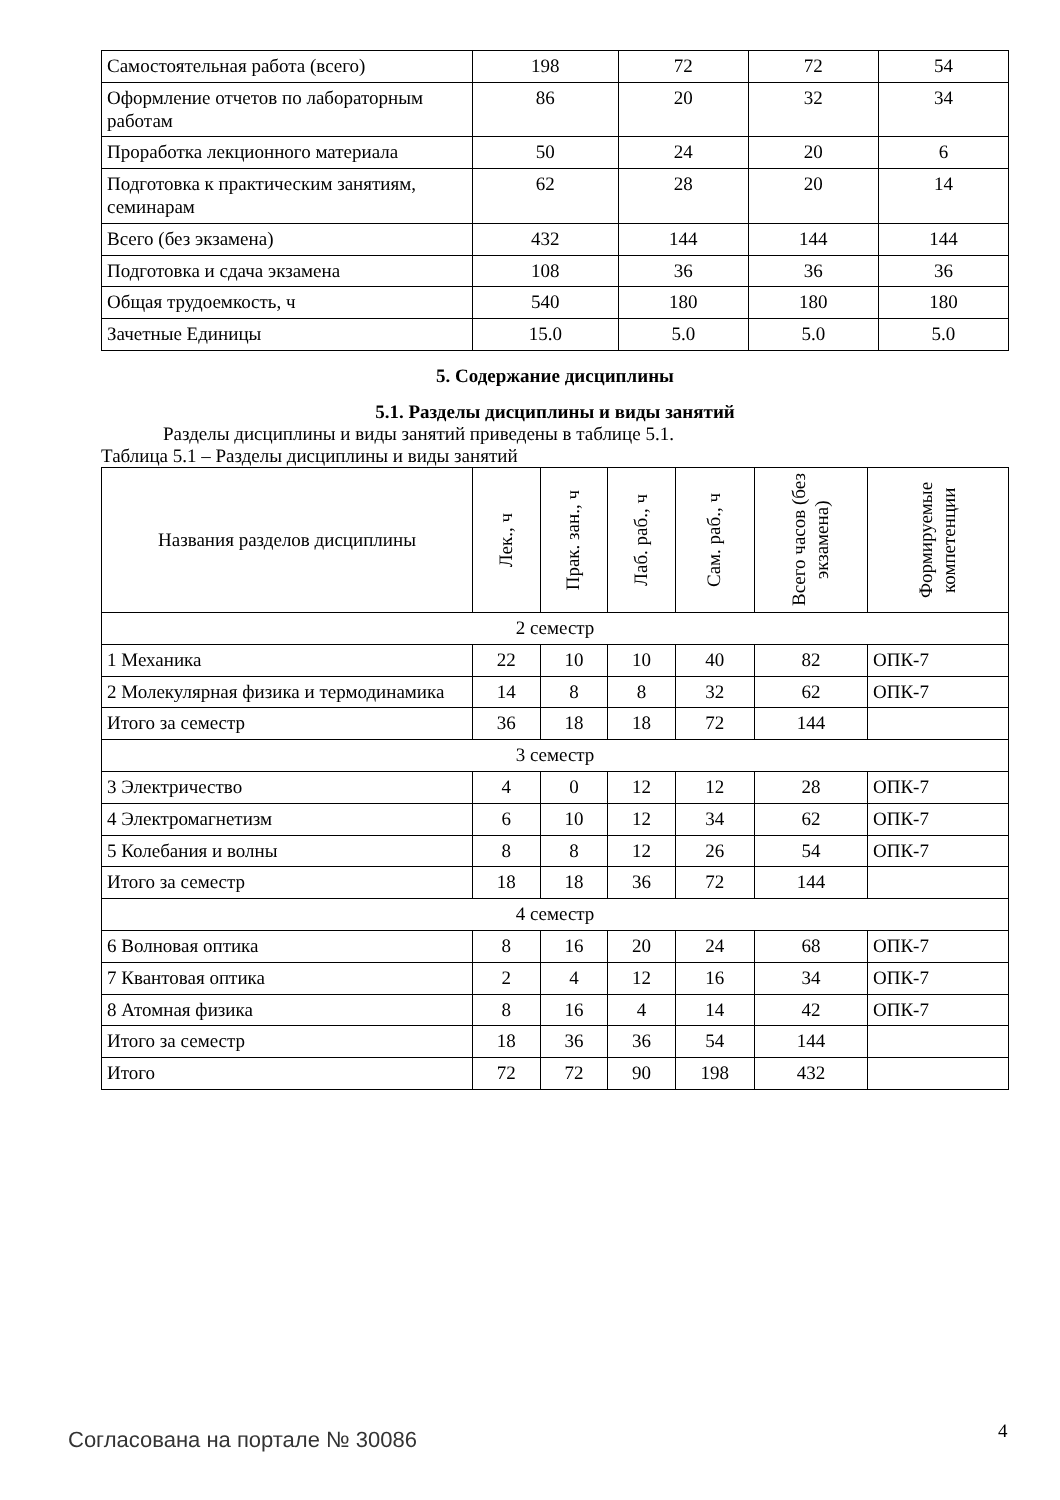| Самостоятельная работа (всего) | 198 | 72 | 72 | 54 |
| Оформление отчетов по лабораторным работам | 86 | 20 | 32 | 34 |
| Проработка лекционного материала | 50 | 24 | 20 | 6 |
| Подготовка к практическим занятиям, семинарам | 62 | 28 | 20 | 14 |
| Всего (без экзамена) | 432 | 144 | 144 | 144 |
| Подготовка и сдача экзамена | 108 | 36 | 36 | 36 |
| Общая трудоемкость, ч | 540 | 180 | 180 | 180 |
| Зачетные Единицы | 15.0 | 5.0 | 5.0 | 5.0 |
5. Содержание дисциплины
5.1. Разделы дисциплины и виды занятий
Разделы дисциплины и виды занятий приведены в таблице 5.1.
Таблица 5.1 – Разделы дисциплины и виды занятий
| Названия разделов дисциплины | Лек., ч | Прак. зан., ч | Лаб. раб., ч | Сам. раб., ч | Всего часов (без экзамена) | Формируемые компетенции |
| --- | --- | --- | --- | --- | --- | --- |
| 2 семестр | | | | | | |
| 1 Механика | 22 | 10 | 10 | 40 | 82 | ОПК-7 |
| 2 Молекулярная физика и термодинамика | 14 | 8 | 8 | 32 | 62 | ОПК-7 |
| Итого за семестр | 36 | 18 | 18 | 72 | 144 | |
| 3 семестр | | | | | | |
| 3 Электричество | 4 | 0 | 12 | 12 | 28 | ОПК-7 |
| 4 Электромагнетизм | 6 | 10 | 12 | 34 | 62 | ОПК-7 |
| 5 Колебания и волны | 8 | 8 | 12 | 26 | 54 | ОПК-7 |
| Итого за семестр | 18 | 18 | 36 | 72 | 144 | |
| 4 семестр | | | | | | |
| 6 Волновая оптика | 8 | 16 | 20 | 24 | 68 | ОПК-7 |
| 7 Квантовая оптика | 2 | 4 | 12 | 16 | 34 | ОПК-7 |
| 8 Атомная физика | 8 | 16 | 4 | 14 | 42 | ОПК-7 |
| Итого за семестр | 18 | 36 | 36 | 54 | 144 | |
| Итого | 72 | 72 | 90 | 198 | 432 | |
Согласована на портале № 30086 4